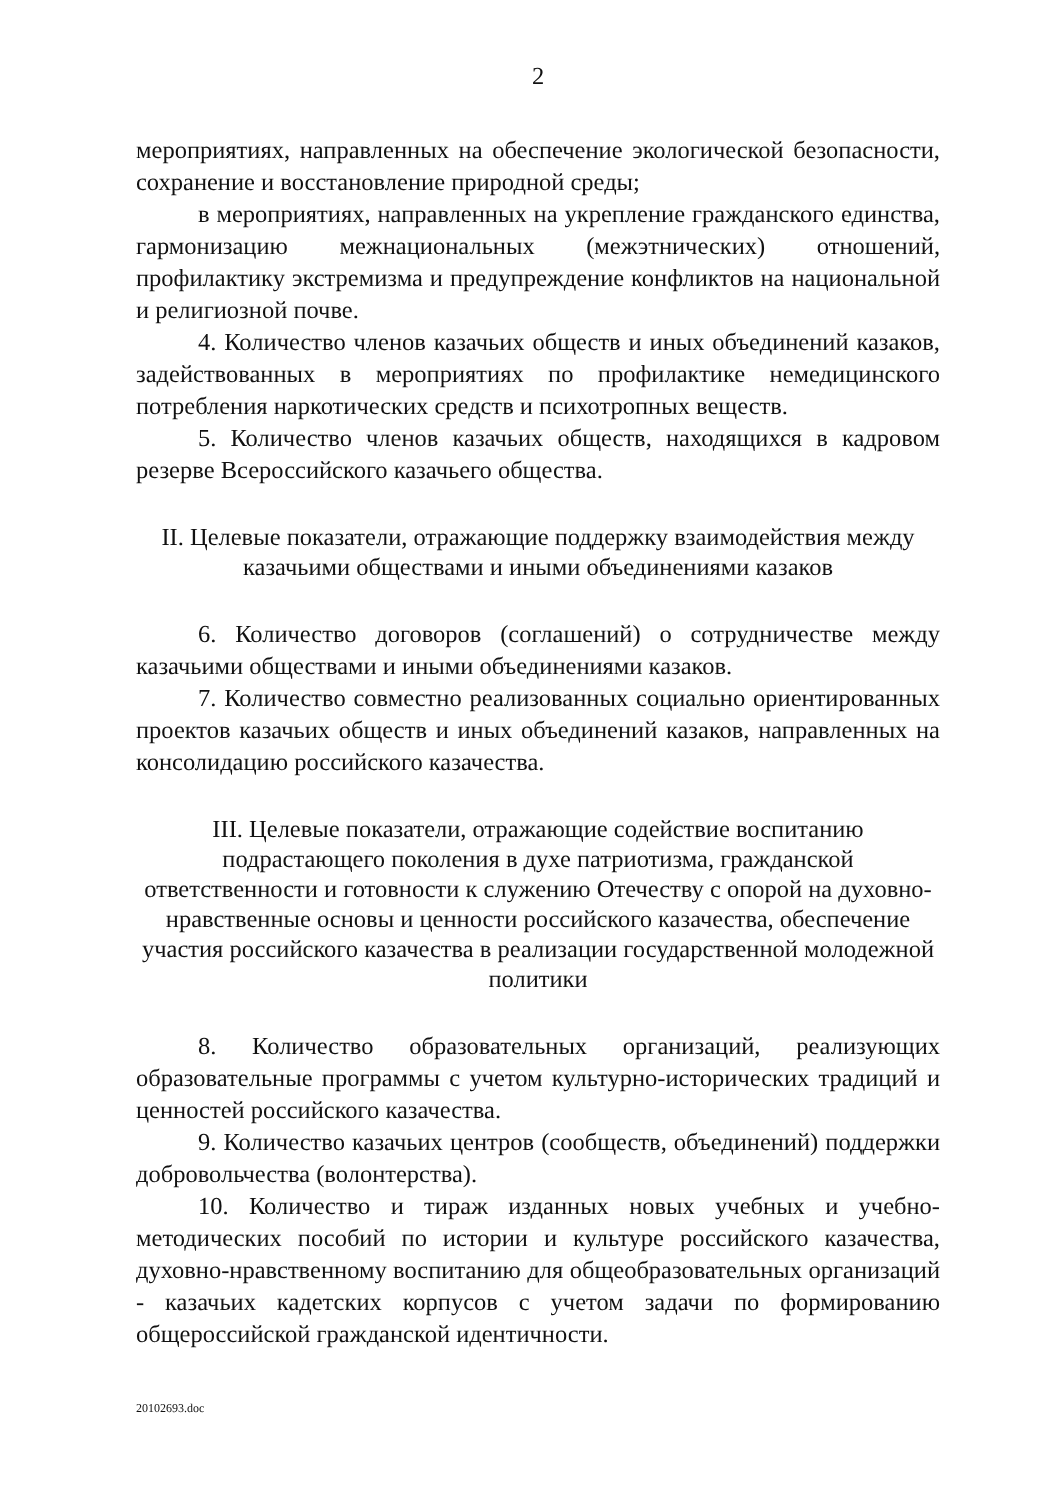2
мероприятиях, направленных на обеспечение экологической безопасности, сохранение и восстановление природной среды;
в мероприятиях, направленных на укрепление гражданского единства, гармонизацию межнациональных (межэтнических) отношений, профилактику экстремизма и предупреждение конфликтов на национальной и религиозной почве.
4. Количество членов казачьих обществ и иных объединений казаков, задействованных в мероприятиях по профилактике немедицинского потребления наркотических средств и психотропных веществ.
5. Количество членов казачьих обществ, находящихся в кадровом резерве Всероссийского казачьего общества.
II. Целевые показатели, отражающие поддержку взаимодействия между казачьими обществами и иными объединениями казаков
6. Количество договоров (соглашений) о сотрудничестве между казачьими обществами и иными объединениями казаков.
7. Количество совместно реализованных социально ориентированных проектов казачьих обществ и иных объединений казаков, направленных на консолидацию российского казачества.
III. Целевые показатели, отражающие содействие воспитанию подрастающего поколения в духе патриотизма, гражданской ответственности и готовности к служению Отечеству с опорой на духовно-нравственные основы и ценности российского казачества, обеспечение участия российского казачества в реализации государственной молодежной политики
8. Количество образовательных организаций, реализующих образовательные программы с учетом культурно-исторических традиций и ценностей российского казачества.
9. Количество казачьих центров (сообществ, объединений) поддержки добровольчества (волонтерства).
10. Количество и тираж изданных новых учебных и учебно-методических пособий по истории и культуре российского казачества, духовно-нравственному воспитанию для общеобразовательных организаций - казачьих кадетских корпусов с учетом задачи по формированию общероссийской гражданской идентичности.
20102693.doc